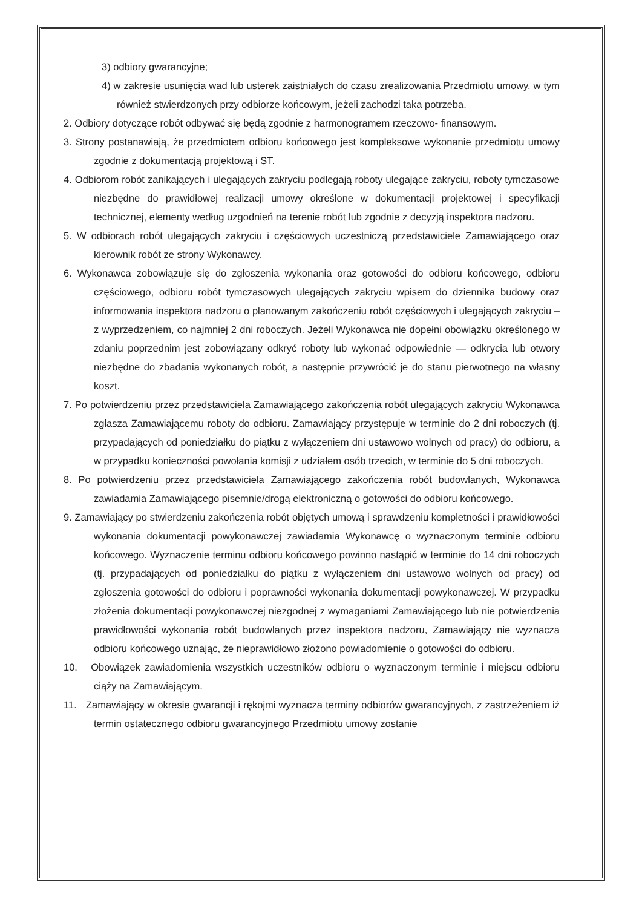3) odbiory gwarancyjne;
4) w zakresie usunięcia wad lub usterek zaistniałych do czasu zrealizowania Przedmiotu umowy, w tym również stwierdzonych przy odbiorze końcowym, jeżeli zachodzi taka potrzeba.
2. Odbiory dotyczące robót odbywać się będą zgodnie z harmonogramem rzeczowo- finansowym.
3. Strony postanawiają, że przedmiotem odbioru końcowego jest kompleksowe wykonanie przedmiotu umowy zgodnie z dokumentacją projektową i ST.
4. Odbiorom robót zanikających i ulegających zakryciu podlegają roboty ulegające zakryciu, roboty tymczasowe niezbędne do prawidłowej realizacji umowy określone w dokumentacji projektowej i specyfikacji technicznej, elementy według uzgodnień na terenie robót lub zgodnie z decyzją inspektora nadzoru.
5. W odbiorach robót ulegających zakryciu i częściowych uczestniczą przedstawiciele Zamawiającego oraz kierownik robót ze strony Wykonawcy.
6. Wykonawca zobowiązuje się do zgłoszenia wykonania oraz gotowości do odbioru końcowego, odbioru częściowego, odbioru robót tymczasowych ulegających zakryciu wpisem do dziennika budowy oraz informowania inspektora nadzoru o planowanym zakończeniu robót częściowych i ulegających zakryciu – z wyprzedzeniem, co najmniej 2 dni roboczych. Jeżeli Wykonawca nie dopełni obowiązku określonego w zdaniu poprzednim jest zobowiązany odkryć roboty lub wykonać odpowiednie — odkrycia lub otwory niezbędne do zbadania wykonanych robót, a następnie przywrócić je do stanu pierwotnego na własny koszt.
7. Po potwierdzeniu przez przedstawiciela Zamawiającego zakończenia robót ulegających zakryciu Wykonawca zgłasza Zamawiającemu roboty do odbioru. Zamawiający przystępuje w terminie do 2 dni roboczych (tj. przypadających od poniedziałku do piątku z wyłączeniem dni ustawowo wolnych od pracy) do odbioru, a w przypadku konieczności powołania komisji z udziałem osób trzecich, w terminie do 5 dni roboczych.
8. Po potwierdzeniu przez przedstawiciela Zamawiającego zakończenia robót budowlanych, Wykonawca zawiadamia Zamawiającego pisemnie/drogą elektroniczną o gotowości do odbioru końcowego.
9. Zamawiający po stwierdzeniu zakończenia robót objętych umową i sprawdzeniu kompletności i prawidłowości wykonania dokumentacji powykonawczej zawiadamia Wykonawcę o wyznaczonym terminie odbioru końcowego. Wyznaczenie terminu odbioru końcowego powinno nastąpić w terminie do 14 dni roboczych (tj. przypadających od poniedziałku do piątku z wyłączeniem dni ustawowo wolnych od pracy) od zgłoszenia gotowości do odbioru i poprawności wykonania dokumentacji powykonawczej. W przypadku złożenia dokumentacji powykonawczej niezgodnej z wymaganiami Zamawiającego lub nie potwierdzenia prawidłowości wykonania robót budowlanych przez inspektora nadzoru, Zamawiający nie wyznacza odbioru końcowego uznając, że nieprawidłowo złożono powiadomienie o gotowości do odbioru.
10. Obowiązek zawiadomienia wszystkich uczestników odbioru o wyznaczonym terminie i miejscu odbioru ciąży na Zamawiającym.
11. Zamawiający w okresie gwarancji i rękojmi wyznacza terminy odbiorów gwarancyjnych, z zastrzeżeniem iż termin ostatecznego odbioru gwarancyjnego Przedmiotu umowy zostanie